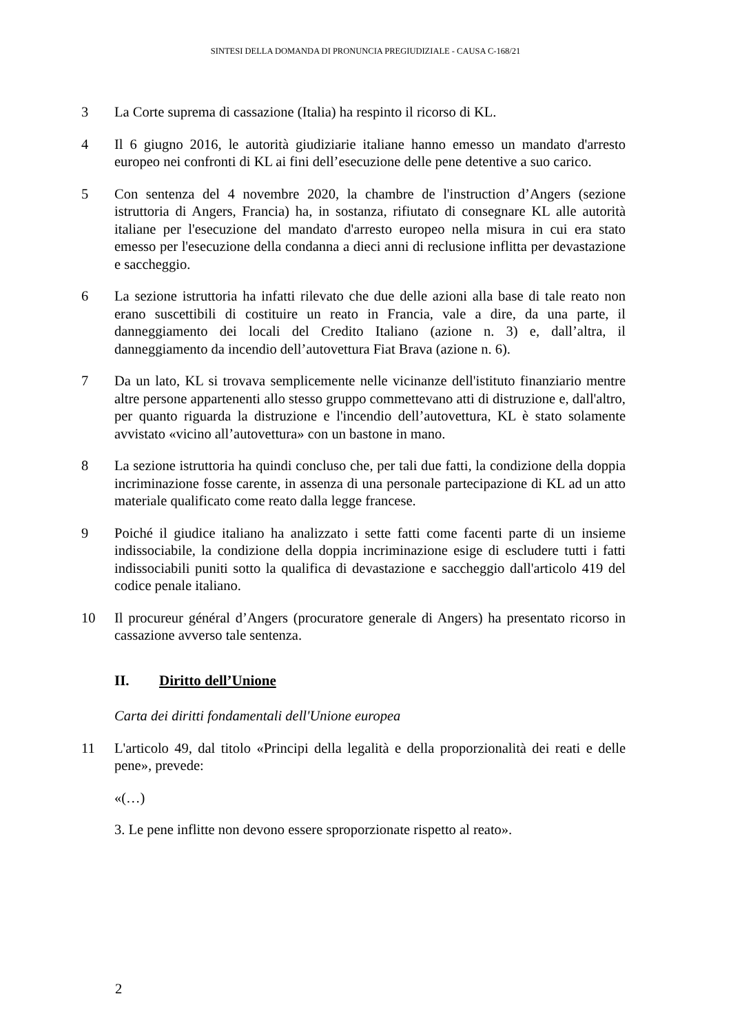SINTESI DELLA DOMANDA DI PRONUNCIA PREGIUDIZIALE - CAUSA C-168/21
3 La Corte suprema di cassazione (Italia) ha respinto il ricorso di KL.
4 Il 6 giugno 2016, le autorità giudiziarie italiane hanno emesso un mandato d'arresto europeo nei confronti di KL ai fini dell’esecuzione delle pene detentive a suo carico.
5 Con sentenza del 4 novembre 2020, la chambre de l'instruction d’Angers (sezione istruttoria di Angers, Francia) ha, in sostanza, rifiutato di consegnare KL alle autorità italiane per l'esecuzione del mandato d'arresto europeo nella misura in cui era stato emesso per l'esecuzione della condanna a dieci anni di reclusione inflitta per devastazione e saccheggio.
6 La sezione istruttoria ha infatti rilevato che due delle azioni alla base di tale reato non erano suscettibili di costituire un reato in Francia, vale a dire, da una parte, il danneggiamento dei locali del Credito Italiano (azione n. 3) e, dall’altra, il danneggiamento da incendio dell’autovettura Fiat Brava (azione n. 6).
7 Da un lato, KL si trovava semplicemente nelle vicinanze dell'istituto finanziario mentre altre persone appartenenti allo stesso gruppo commettevano atti di distruzione e, dall'altro, per quanto riguarda la distruzione e l'incendio dell’autovettura, KL è stato solamente avvistato «vicino all’autovettura» con un bastone in mano.
8 La sezione istruttoria ha quindi concluso che, per tali due fatti, la condizione della doppia incriminazione fosse carente, in assenza di una personale partecipazione di KL ad un atto materiale qualificato come reato dalla legge francese.
9 Poiché il giudice italiano ha analizzato i sette fatti come facenti parte di un insieme indissociabile, la condizione della doppia incriminazione esige di escludere tutti i fatti indissociabili puniti sotto la qualifica di devastazione e saccheggio dall'articolo 419 del codice penale italiano.
10 Il procureur général d’Angers (procuratore generale di Angers) ha presentato ricorso in cassazione avverso tale sentenza.
II. Diritto dell’Unione
Carta dei diritti fondamentali dell'Unione europea
11 L'articolo 49, dal titolo «Principi della legalità e della proporzionalità dei reati e delle pene», prevede:
«(…)
3. Le pene inflitte non devono essere sproporzionate rispetto al reato».
2